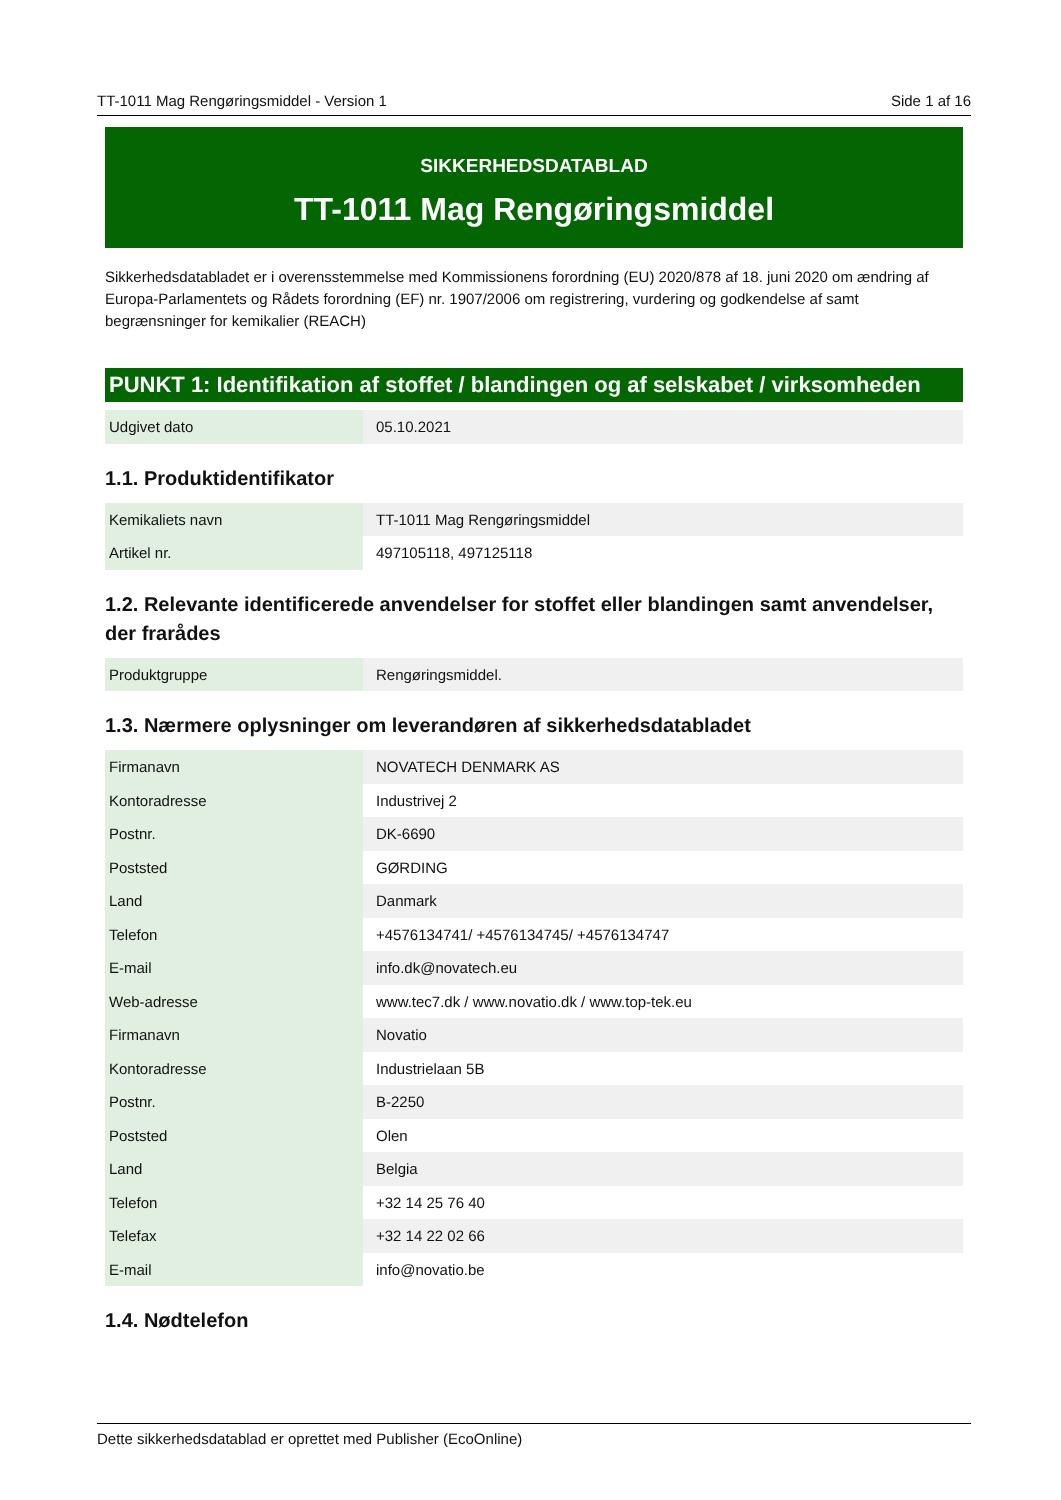TT-1011 Mag Rengøringsmiddel - Version 1 Side 1 af 16
SIKKERHEDSDATABLAD
TT-1011 Mag Rengøringsmiddel
Sikkerhedsdatabladet er i overensstemmelse med Kommissionens forordning (EU) 2020/878 af 18. juni 2020 om ændring af Europa-Parlamentets og Rådets forordning (EF) nr. 1907/2006 om registrering, vurdering og godkendelse af samt begrænsninger for kemikalier (REACH)
PUNKT 1: Identifikation af stoffet / blandingen og af selskabet / virksomheden
| Udgivet dato | 05.10.2021 |
1.1. Produktidentifikator
| Kemikaliets navn | TT-1011 Mag Rengøringsmiddel |
| Artikel nr. | 497105118, 497125118 |
1.2. Relevante identificerede anvendelser for stoffet eller blandingen samt anvendelser, der frarådes
| Produktgruppe | Rengøringsmiddel. |
1.3. Nærmere oplysninger om leverandøren af sikkerhedsdatabladet
| Firmanavn | NOVATECH DENMARK AS |
| Kontoradresse | Industrivej 2 |
| Postnr. | DK-6690 |
| Poststed | GØRDING |
| Land | Danmark |
| Telefon | +4576134741/ +4576134745/ +4576134747 |
| E-mail | info.dk@novatech.eu |
| Web-adresse | www.tec7.dk / www.novatio.dk / www.top-tek.eu |
| Firmanavn | Novatio |
| Kontoradresse | Industrielaan 5B |
| Postnr. | B-2250 |
| Poststed | Olen |
| Land | Belgia |
| Telefon | +32 14 25 76 40 |
| Telefax | +32 14 22 02 66 |
| E-mail | info@novatio.be |
1.4. Nødtelefon
Dette sikkerhedsdatablad er oprettet med Publisher (EcoOnline)